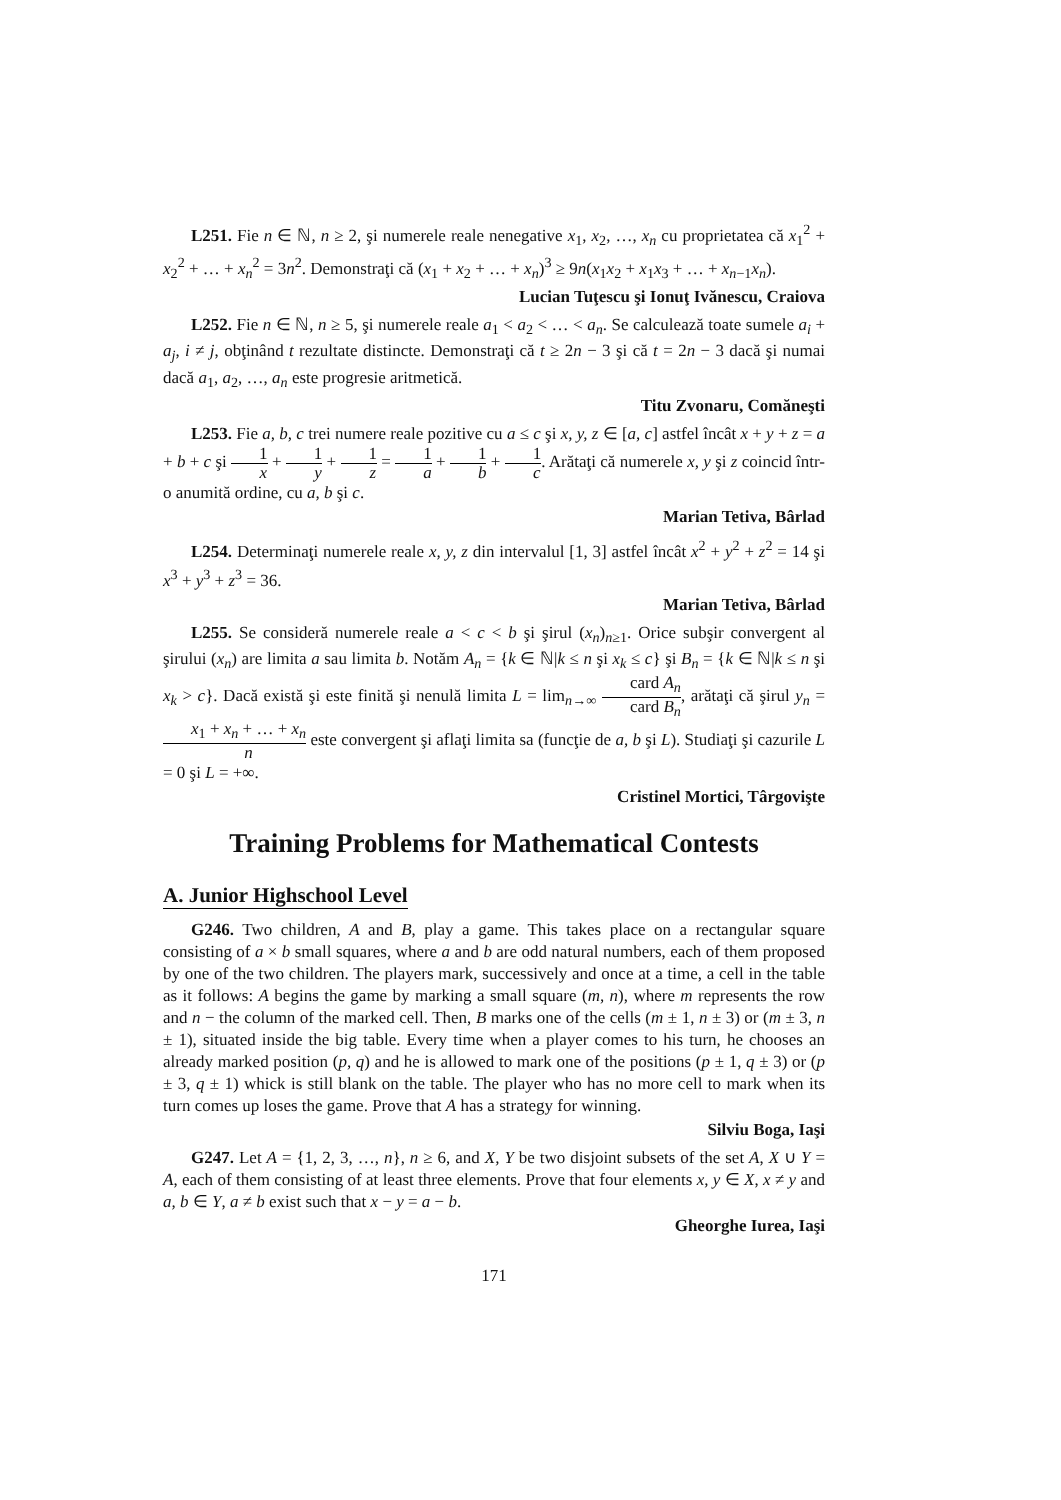L251. Fie n ∈ ℕ, n ≥ 2, şi numerele reale nenegative x<sub>1</sub>, x<sub>2</sub>, …, x<sub>n</sub> cu proprietatea că x<sub>1</sub><sup>2</sup> + x<sub>2</sub><sup>2</sup> + … + x<sub>n</sub><sup>2</sup> = 3n<sup>2</sup>. Demonstraţi că (x<sub>1</sub> + x<sub>2</sub> + … + x<sub>n</sub>)<sup>3</sup> ≥ 9n(x<sub>1</sub>x<sub>2</sub> + x<sub>1</sub>x<sub>3</sub> + … + x<sub>n−1</sub>x<sub>n</sub>).
Lucian Tuţescu şi Ionuţ Ivănescu, Craiova
L252. Fie n ∈ ℕ, n ≥ 5, şi numerele reale a<sub>1</sub> < a<sub>2</sub> < … < a<sub>n</sub>. Se calculează toate sumele a<sub>i</sub> + a<sub>j</sub>, i ≠ j, obţinând t rezultate distincte. Demonstraţi că t ≥ 2n − 3 şi că t = 2n − 3 dacă şi numai dacă a<sub>1</sub>, a<sub>2</sub>, …, a<sub>n</sub> este progresie aritmetică.
Titu Zvonaru, Comăneşti
L253. Fie a, b, c trei numere reale pozitive cu a ≤ c şi x, y, z ∈ [a, c] astfel încât x + y + z = a + b + c şi 1 x + 1 y + 1 z = 1 a + 1 b + 1 c. Arătaţi că numerele x, y şi z coincid într-o anumită ordine, cu a, b şi c.
Marian Tetiva, Bârlad
L254. Determinaţi numerele reale x, y, z din intervalul [1, 3] astfel încât x<sup>2</sup> + y<sup>2</sup> + z<sup>2</sup> = 14 şi x<sup>3</sup> + y<sup>3</sup> + z<sup>3</sup> = 36.
Marian Tetiva, Bârlad
L255. Se consideră numerele reale a < c < b şi şirul (x<sub>n</sub>)<sub>n≥1</sub>. Orice subşir convergent al şirului (x<sub>n</sub>) are limita a sau limita b. Notăm A<sub>n</sub> = {k ∈ ℕ|k ≤ n şi x<sub>k</sub> ≤ c} şi B<sub>n</sub> = {k ∈ ℕ|k ≤ n şi x<sub>k</sub> > c}. Dacă există şi este finită şi nenulă limita L = lim<sub>n→∞</sub> card A<sub>n</sub> card B<sub>n</sub>, arătaţi că şirul y<sub>n</sub> = x<sub>1</sub> + x<sub>n</sub> + … + x<sub>n</sub> n este convergent şi aflaţi limita sa (funcţie de a, b şi L). Studiaţi şi cazurile L = 0 şi L = +∞.
Cristinel Mortici, Târgovişte
Training Problems for Mathematical Contests
A. Junior Highschool Level
G246. Two children, A and B, play a game. This takes place on a rectangular square consisting of a × b small squares, where a and b are odd natural numbers, each of them proposed by one of the two children. The players mark, successively and once at a time, a cell in the table as it follows: A begins the game by marking a small square (m, n), where m represents the row and n − the column of the marked cell. Then, B marks one of the cells (m ± 1, n ± 3) or (m ± 3, n ± 1), situated inside the big table. Every time when a player comes to his turn, he chooses an already marked position (p, q) and he is allowed to mark one of the positions (p ± 1, q ± 3) or (p ± 3, q ± 1) whick is still blank on the table. The player who has no more cell to mark when its turn comes up loses the game. Prove that A has a strategy for winning.
Silviu Boga, Iaşi
G247. Let A = {1, 2, 3, …, n}, n ≥ 6, and X, Y be two disjoint subsets of the set A, X ∪ Y = A, each of them consisting of at least three elements. Prove that four elements x, y ∈ X, x ≠ y and a, b ∈ Y, a ≠ b exist such that x − y = a − b.
Gheorghe Iurea, Iaşi
171